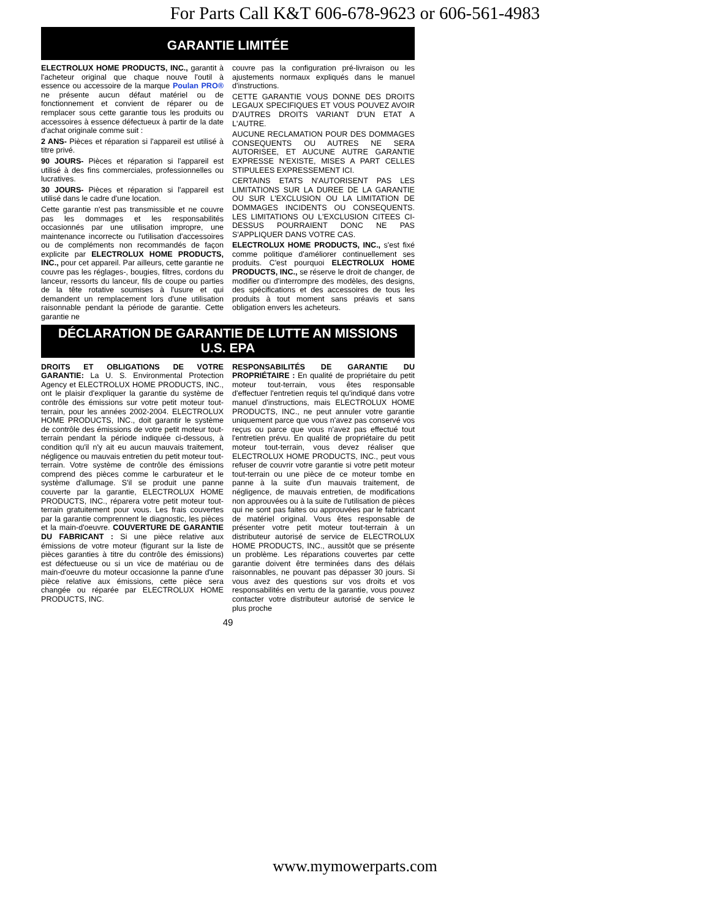For Parts Call K&T 606-678-9623 or 606-561-4983
GARANTIE LIMITÉE
ELECTROLUX HOME PRODUCTS, INC., garantit à l'acheteur original que chaque nouve l'outil à essence ou accessoire de la marque Poulan PRO® ne présente aucun défaut matériel ou de fonctionnement et convient de réparer ou de remplacer sous cette garantie tous les produits ou accessoires à essence défectueux à partir de la date d'achat originale comme suit :
2 ANS- Pièces et réparation si l'appareil est utilisé à titre privé.
90 JOURS- Pièces et réparation si l'appareil est utilisé à des fins commerciales, professionnelles ou lucratives.
30 JOURS- Pièces et réparation si l'appareil est utilisé dans le cadre d'une location.
Cette garantie n'est pas transmissible et ne couvre pas les dommages et les responsabilités occasionnés par une utilisation impropre, une maintenance incorrecte ou l'utilisation d'accessoires ou de compléments non recommandés de façon explicite par ELECTROLUX HOME PRODUCTS, INC., pour cet appareil. Par ailleurs, cette garantie ne couvre pas les réglages-, bougies, filtres, cordons du lanceur, ressorts du lanceur, fils de coupe ou parties de la tête rotative soumises à l'usure et qui demandent un remplacement lors d'une utilisation raisonnable pendant la période de garantie. Cette garantie ne
couvre pas la configuration pré-livraison ou les ajustements normaux expliqués dans le manuel d'instructions.
CETTE GARANTIE VOUS DONNE DES DROITS LEGAUX SPECIFIQUES ET VOUS POUVEZ AVOIR D'AUTRES DROITS VARIANT D'UN ETAT A L'AUTRE.
AUCUNE RECLAMATION POUR DES DOMMAGES CONSEQUENTS OU AUTRES NE SERA AUTORISEE, ET AUCUNE AUTRE GARANTIE EXPRESSE N'EXISTE, MISES A PART CELLES STIPULEES EXPRESSEMENT ICI.
CERTAINS ETATS N'AUTORISENT PAS LES LIMITATIONS SUR LA DUREE DE LA GARANTIE OU SUR L'EXCLUSION OU LA LIMITATION DE DOMMAGES INCIDENTS OU CONSEQUENTS. LES LIMITATIONS OU L'EXCLUSION CITEES CI-DESSUS POURRAIENT DONC NE PAS S'APPLIQUER DANS VOTRE CAS.
ELECTROLUX HOME PRODUCTS, INC., s'est fixé comme politique d'améliorer continuellement ses produits. C'est pourquoi ELECTROLUX HOME PRODUCTS, INC., se réserve le droit de changer, de modifier ou d'interrompre des modèles, des designs, des spécifications et des accessoires de tous les produits à tout moment sans préavis et sans obligation envers les acheteurs.
DÉCLARATION DE GARANTIE DE LUTTE AN MISSIONS
U.S. EPA
DROITS ET OBLIGATIONS DE VOTRE GARANTIE: La U. S. Environmental Protection Agency et ELECTROLUX HOME PRODUCTS, INC., ont le plaisir d'expliquer la garantie du système de contrôle des émissions sur votre petit moteur tout-terrain, pour les années 2002-2004. ELECTROLUX HOME PRODUCTS, INC., doit garantir le système de contrôle des émissions de votre petit moteur tout-terrain pendant la période indiquée ci-dessous, à condition qu'il n'y ait eu aucun mauvais traitement, négligence ou mauvais entretien du petit moteur tout-terrain. Votre système de contrôle des émissions comprend des pièces comme le carburateur et le système d'allumage. S'il se produit une panne couverte par la garantie, ELECTROLUX HOME PRODUCTS, INC., réparera votre petit moteur tout-terrain gratuitement pour vous. Les frais couvertes par la garantie comprennent le diagnostic, les pièces et la main-d'oeuvre. COUVERTURE DE GARANTIE DU FABRICANT : Si une pièce relative aux émissions de votre moteur (figurant sur la liste de pièces garanties à titre du contrôle des émissions) est défectueuse ou si un vice de matériau ou de main-d'oeuvre du moteur occasionne la panne d'une pièce relative aux émissions, cette pièce sera changée ou réparée par ELECTROLUX HOME PRODUCTS, INC.
RESPONSABILITÉS DE GARANTIE DU PROPRIÉTAIRE : En qualité de propriétaire du petit moteur tout-terrain, vous êtes responsable d'effectuer l'entretien requis tel qu'indiqué dans votre manuel d'instructions, mais ELECTROLUX HOME PRODUCTS, INC., ne peut annuler votre garantie uniquement parce que vous n'avez pas conservé vos reçus ou parce que vous n'avez pas effectué tout l'entretien prévu. En qualité de propriétaire du petit moteur tout-terrain, vous devez réaliser que ELECTROLUX HOME PRODUCTS, INC., peut vous refuser de couvrir votre garantie si votre petit moteur tout-terrain ou une pièce de ce moteur tombe en panne à la suite d'un mauvais traitement, de négligence, de mauvais entretien, de modifications non approuvées ou à la suite de l'utilisation de pièces qui ne sont pas faites ou approuvées par le fabricant de matériel original. Vous êtes responsable de présenter votre petit moteur tout-terrain à un distributeur autorisé de service de ELECTROLUX HOME PRODUCTS, INC., aussitôt que se présente un problème. Les réparations couvertes par cette garantie doivent être terminées dans des délais raisonnables, ne pouvant pas dépasser 30 jours. Si vous avez des questions sur vos droits et vos responsabilités en vertu de la garantie, vous pouvez contacter votre distributeur autorisé de service le plus proche
49
www.mymowerparts.com